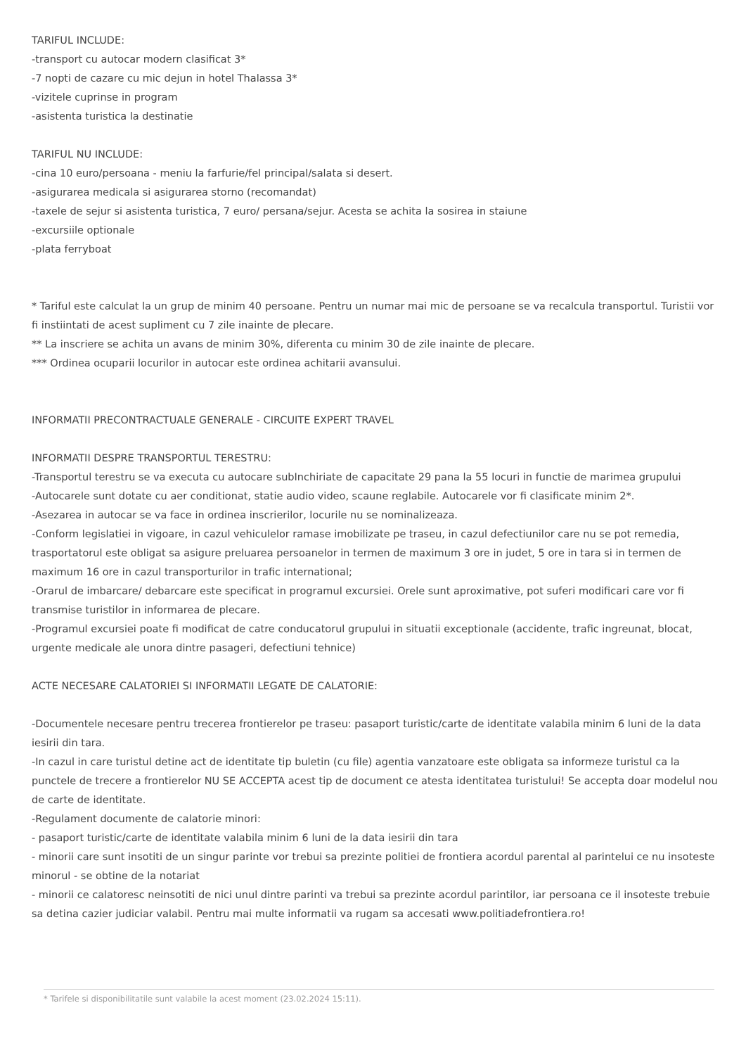TARIFUL INCLUDE:
-transport cu autocar modern clasificat 3*
-7 nopti de cazare cu mic dejun in hotel Thalassa 3*
-vizitele cuprinse in program
-asistenta turistica la destinatie
TARIFUL NU INCLUDE:
-cina 10 euro/persoana - meniu la farfurie/fel principal/salata si desert.
-asigurarea medicala si asigurarea storno (recomandat)
-taxele de sejur si asistenta turistica, 7 euro/ persana/sejur. Acesta se achita la sosirea in staiune
-excursiile optionale
-plata ferryboat
* Tariful este calculat la un grup de minim 40 persoane. Pentru un numar mai mic de persoane se va recalcula transportul. Turistii vor fi instiintati de acest supliment cu 7 zile inainte de plecare.
** La inscriere se achita un avans de minim 30%, diferenta cu minim 30 de zile inainte de plecare.
*** Ordinea ocuparii locurilor in autocar este ordinea achitarii avansului.
INFORMATII PRECONTRACTUALE GENERALE - CIRCUITE EXPERT TRAVEL
INFORMATII DESPRE TRANSPORTUL TERESTRU:
-Transportul terestru se va executa cu autocare subInchiriate de capacitate 29 pana la 55 locuri in functie de marimea grupului
-Autocarele sunt dotate cu aer conditionat, statie audio video, scaune reglabile. Autocarele vor fi clasificate minim 2*.
-Asezarea in autocar se va face in ordinea inscrierilor, locurile nu se nominalizeaza.
-Conform legislatiei in vigoare, in cazul vehiculelor ramase imobilizate pe traseu, in cazul defectiunilor care nu se pot remedia, trasportatorul este obligat sa asigure preluarea persoanelor in termen de maximum 3 ore in judet, 5 ore in tara si in termen de maximum 16 ore in cazul transporturilor in trafic international;
-Orarul de imbarcare/ debarcare este specificat in programul excursiei. Orele sunt aproximative, pot suferi modificari care vor fi transmise turistilor in informarea de plecare.
-Programul excursiei poate fi modificat de catre conducatorul grupului in situatii exceptionale (accidente, trafic ingreunat, blocat, urgente medicale ale unora dintre pasageri, defectiuni tehnice)
ACTE NECESARE CALATORIEI SI INFORMATII LEGATE DE CALATORIE:
-Documentele necesare pentru trecerea frontierelor pe traseu: pasaport turistic/carte de identitate valabila minim 6 luni de la data iesirii din tara.
-In cazul in care turistul detine act de identitate tip buletin (cu file) agentia vanzatoare este obligata sa informeze turistul ca la punctele de trecere a frontierelor NU SE ACCEPTA acest tip de document ce atesta identitatea turistului! Se accepta doar modelul nou de carte de identitate.
-Regulament documente de calatorie minori:
- pasaport turistic/carte de identitate valabila minim 6 luni de la data iesirii din tara
- minorii care sunt insotiti de un singur parinte vor trebui sa prezinte politiei de frontiera acordul parental al parintelui ce nu insoteste minorul - se obtine de la notariat
- minorii ce calatoresc neinsotiti de nici unul dintre parinti va trebui sa prezinte acordul parintilor, iar persoana ce il insoteste trebuie sa detina cazier judiciar valabil. Pentru mai multe informatii va rugam sa accesati www.politiadefrontiera.ro!
* Tarifele si disponibilitatile sunt valabile la acest moment (23.02.2024 15:11).